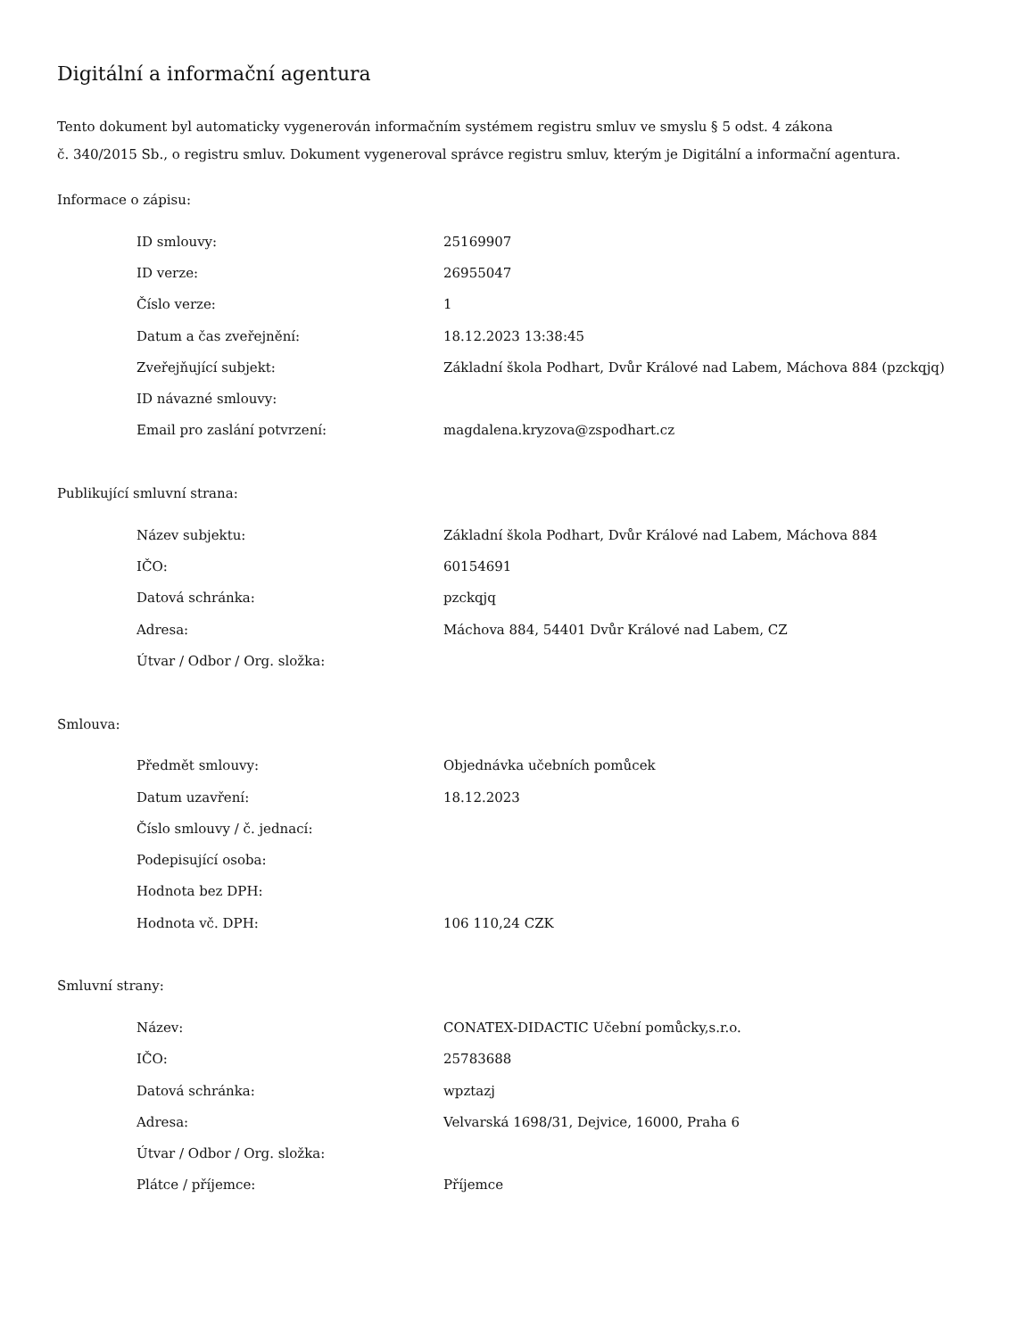Digitální a informační agentura
Tento dokument byl automaticky vygenerován informačním systémem registru smluv ve smyslu § 5 odst. 4 zákona
č. 340/2015 Sb., o registru smluv. Dokument vygeneroval správce registru smluv, kterým je Digitální a informační agentura.
Informace o zápisu:
| ID smlouvy: | 25169907 |
| ID verze: | 26955047 |
| Číslo verze: | 1 |
| Datum a čas zveřejnění: | 18.12.2023 13:38:45 |
| Zveřejňující subjekt: | Základní škola Podhart, Dvůr Králové nad Labem, Máchova 884 (pzckqjq) |
| ID návazné smlouvy: | |
| Email pro zaslání potvrzení: | magdalena.kryzova@zspodhart.cz |
Publikující smluvní strana:
| Název subjektu: | Základní škola Podhart, Dvůr Králové nad Labem, Máchova 884 |
| IČO: | 60154691 |
| Datová schránka: | pzckqjq |
| Adresa: | Máchova 884, 54401 Dvůr Králové nad Labem, CZ |
| Útvar / Odbor / Org. složka: | |
Smlouva:
| Předmět smlouvy: | Objednávka učebních pomůcek |
| Datum uzavření: | 18.12.2023 |
| Číslo smlouvy / č. jednací: | |
| Podepisující osoba: | |
| Hodnota bez DPH: | |
| Hodnota vč. DPH: | 106 110,24 CZK |
Smluvní strany:
| Název: | CONATEX-DIDACTIC Učební pomůcky,s.r.o. |
| IČO: | 25783688 |
| Datová schránka: | wpztazj |
| Adresa: | Velvarská 1698/31, Dejvice, 16000, Praha 6 |
| Útvar / Odbor / Org. složka: | |
| Plátce / příjemce: | Příjemce |